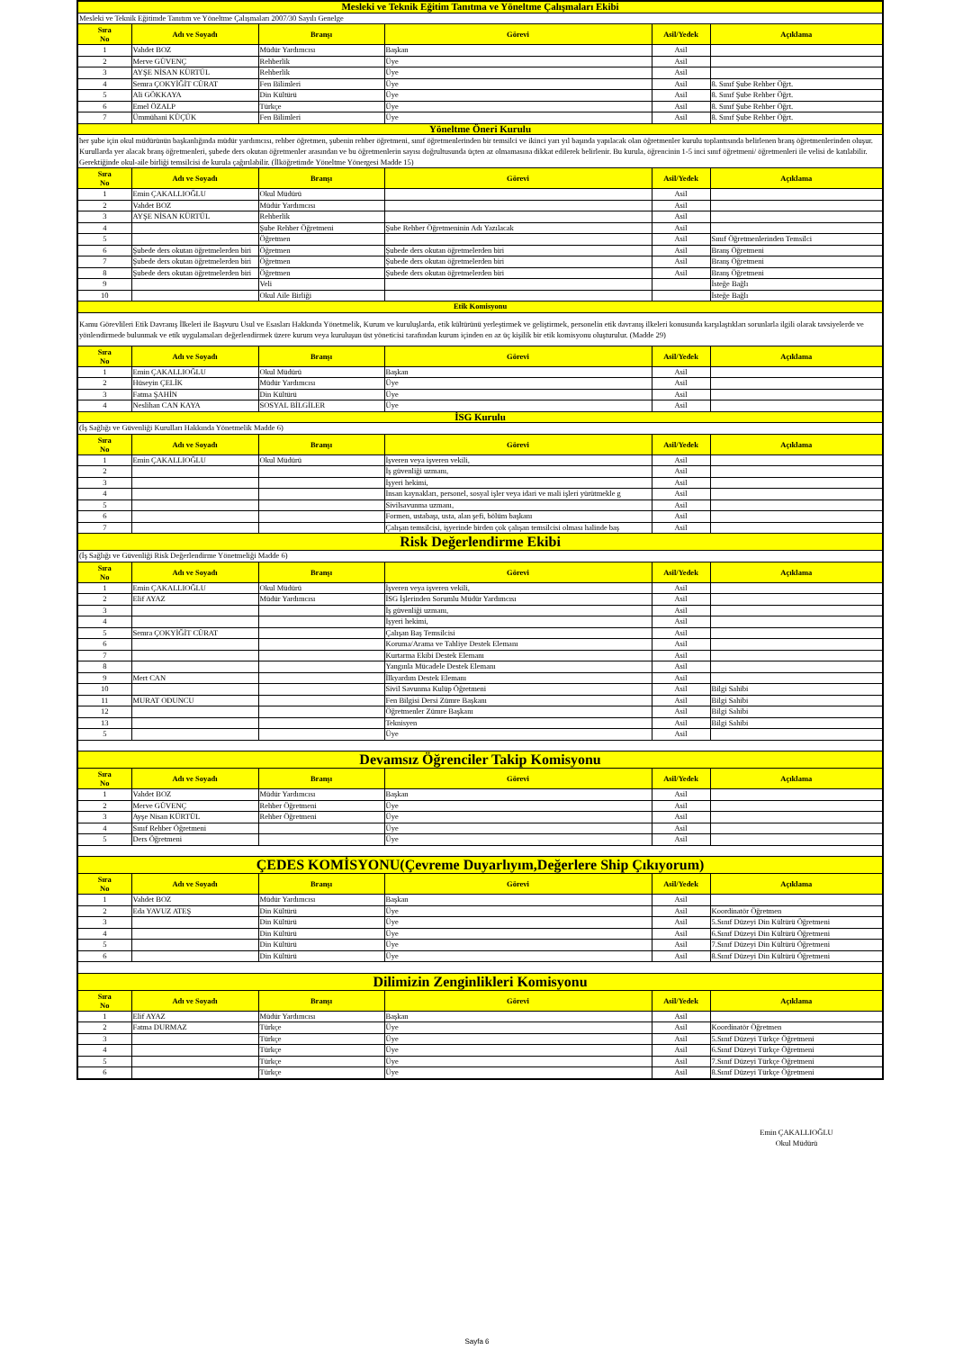| Mesleki ve Teknik Eğitim Tanıtma ve Yöneltme Çalışmaları Ekibi | | | | | |
| Mesleki ve Teknik Eğitimde Tanıtım ve Yöneltme Çalışmaları 2007/30 Sayılı Genelge | | | | | |
| Sıra No | Adı ve Soyadı | Branşı | Görevi | Asil/Yedek | Açıklama |
| 1 | Vahdet BOZ | Müdür Yardımcısı | Başkan | Asil | |
| 2 | Merve GÜVENÇ | Rehberlik | Üye | Asil | |
| 3 | AYŞE NİSAN KÜRTÜL | Rehberlik | Üye | Asil | |
| 4 | Semra ÇOKYİĞİT CÜRAT | Fen Bilimleri | Üye | Asil | 8. Sınıf Şube Rehber Öğrt. |
| 5 | Ali GÖKKAYA | Din Kültürü | Üye | Asil | 8. Sınıf Şube Rehber Öğrt. |
| 6 | Emel ÖZALP | Türkçe | Üye | Asil | 8. Sınıf Şube Rehber Öğrt. |
| 7 | Ümmühani KÜÇÜK | Fen Bilimleri | Üye | Asil | 8. Sınıf Şube Rehber Öğrt. |
| Yöneltme Öneri Kurulu | | | | | |
| her şube için okul müdürünün başkanlığında müdür yardımcısı, rehber öğretmen, şubenin rehber öğretmeni, sınıf öğretmenlerinden bir temsilci ve ikinci yarı yıl başında yapılacak olan öğretmenler kurulu toplantısında belirlenen branş öğretmenlerinden oluşur. Kurullarda yer alacak branş öğretmenleri, şubede ders okutan öğretmenler arasından ve bu öğretmenlerin sayısı doğrultusunda üçten az olmamasına dikkat edilerek belirlenir. Bu kurula, öğrencinin 1-5 inci sınıf öğretmeni/ öğretmenleri ile velisi de katılabilir. Gerektiğinde okul-aile birliği temsilcisi de kurula çağırılabilir. (İlköğretimde Yöneltme Yönergesi Madde 15) | | | | | |
| Sıra No | Adı ve Soyadı | Branşı | Görevi | Asil/Yedek | Açıklama |
| 1 | Emin ÇAKALLIOĞLU | Okul Müdürü | | Asil | |
| 2 | Vahdet BOZ | Müdür Yardımcısı | | Asil | |
| 3 | AYŞE NİSAN KÜRTÜL | Rehberlik | | Asil | |
| 4 | | Şube Rehber Öğretmeni | Şube Rehber Öğretmeninin Adı Yazılacak | Asil | |
| 5 | | Öğretmen | | Asil | Sınıf Öğretmenlerinden Temsilci |
| 6 | Şubede ders okutan öğretmelerden biri | Öğretmen | Şubede ders okutan öğretmelerden biri | Asil | Branş Öğretmeni |
| 7 | Şubede ders okutan öğretmelerden biri | Öğretmen | Şubede ders okutan öğretmelerden biri | Asil | Branş Öğretmeni |
| 8 | Şubede ders okutan öğretmelerden biri | Öğretmen | Şubede ders okutan öğretmelerden biri | Asil | Branş Öğretmeni |
| 9 | | Veli | | | İsteğe Bağlı |
| 10 | | Okul Aile Birliği | | | İsteğe Bağlı |
| Etik Komisyonu | | | | | |
| Kamu Görevlileri Etik Davranış İlkeleri ile Başvuru Usul ve Esasları Hakkında Yönetmelik, Kurum ve kuruluşlarda, etik kültürünü yerleştirmek ve geliştirmek, personelin etik davranış ilkeleri konusunda karşılaştıkları sorunlarla ilgili olarak tavsiyelerde ve yönlendirmede bulunmak ve etik uygulamaları değerlendirmek üzere kurum veya kuruluşun üst yöneticisi tarafından kurum içinden en az üç kişilik bir etik komisyonu oluşturulur. (Madde 29) | | | | | |
| Sıra No | Adı ve Soyadı | Branşı | Görevi | Asil/Yedek | Açıklama |
| 1 | Emin ÇAKALLIOĞLU | Okul Müdürü | Başkan | Asil | |
| 2 | Hüseyin ÇELİK | Müdür Yardımcısı | Üye | Asil | |
| 3 | Fatma ŞAHİN | Din Kültürü | Üye | Asil | |
| 4 | Neslihan CAN KAYA | SOSYAL BİLGİLER | Üye | Asil | |
| İSG Kurulu | | | | | |
| (İş Sağlığı ve Güvenliği Kurulları Hakkında Yönetmelik Madde 6) | | | | | |
| Sıra No | Adı ve Soyadı | Branşı | Görevi | Asil/Yedek | Açıklama |
| 1 | Emin ÇAKALLIOĞLU | Okul Müdürü | İşveren veya işveren vekili, | Asil | |
| 2 | | | İş güvenliği uzmanı, | Asil | |
| 3 | | | İşyeri hekimi, | Asil | |
| 4 | | | İnsan kaynakları, personel, sosyal işler veya idari ve mali işleri yürütmekle g | Asil | |
| 5 | | | Sivilsavunma uzmanı, | Asil | |
| 6 | | | Formen, ustabaşı, usta, alan şefi, bölüm başkanı | Asil | |
| 7 | | | Çalışan temsilcisi, işyerinde birden çok çalışan temsilcisi olması halinde baş | Asil | |
| Risk Değerlendirme Ekibi | | | | | |
| (İş Sağlığı ve Güvenliği Risk Değerlendirme Yönetmeliği Madde 6) | | | | | |
| Sıra No | Adı ve Soyadı | Branşı | Görevi | Asil/Yedek | Açıklama |
| 1 | Emin ÇAKALLIOĞLU | Okul Müdürü | İşveren veya işveren vekili, | Asil | |
| 2 | Elif AYAZ | Müdür Yardımcısı | İSG İşlerinden Sorumlu Müdür Yardımcısı | Asil | |
| 3 | | | İş güvenliği uzmanı, | Asil | |
| 4 | | | İşyeri hekimi, | Asil | |
| 5 | Semra ÇOKYİĞİT CÜRAT | | Çalışan Baş Temsilcisi | Asil | |
| 6 | | | Koruma/Arama ve Tahliye Destek Elemanı | Asil | |
| 7 | | | Kurtarma Ekibi Destek Elemanı | Asil | |
| 8 | | | Yangınla Mücadele Destek Elemanı | Asil | |
| 9 | Mert CAN | | İlkyardım Destek Elemanı | Asil | |
| 10 | | | Sivil Savunma Kulüp Öğretmeni | Asil | Bilgi Sahibi |
| 11 | MURAT ODUNCU | | Fen Bilgisi Dersi Zümre Başkanı | Asil | Bilgi Sahibi |
| 12 | | | Öğretmenler Zümre Başkanı | Asil | Bilgi Sahibi |
| 13 | | | Teknisyen | Asil | Bilgi Sahibi |
| 5 | | | Üye | Asil | |
| Devamsız Öğrenciler Takip Komisyonu | | | | | |
| Sıra No | Adı ve Soyadı | Branşı | Görevi | Asil/Yedek | Açıklama |
| 1 | Vahdet BOZ | Müdür Yardımcısı | Başkan | Asil | |
| 2 | Merve GÜVENÇ | Rehber Öğretmeni | Üye | Asil | |
| 3 | Ayşe Nisan KÜRTÜL | Rehber Öğretmeni | Üye | Asil | |
| 4 | Sınıf Rehber Öğretmeni | | Üye | Asil | |
| 5 | Ders Öğretmeni | | Üye | Asil | |
| ÇEDES KOMİSYONU(Çevreme Duyarlıyım,Değerlere Ship Çıkıyorum) | | | | | |
| Sıra No | Adı ve Soyadı | Branşı | Görevi | Asil/Yedek | Açıklama |
| 1 | Vahdet BOZ | Müdür Yardımcısı | Başkan | Asil | |
| 2 | Eda YAVUZ ATEŞ | Din Kültürü | Üye | Asil | Koordinatör Öğretmen |
| 3 | | Din Kültürü | Üye | Asil | 5.Sınıf Düzeyi Din Kültürü Öğretmeni |
| 4 | | Din Kültürü | Üye | Asil | 6.Sınıf Düzeyi Din Kültürü Öğretmeni |
| 5 | | Din Kültürü | Üye | Asil | 7.Sınıf Düzeyi Din Kültürü Öğretmeni |
| 6 | | Din Kültürü | Üye | Asil | 8.Sınıf Düzeyi Din Kültürü Öğretmeni |
| Dilimizin Zenginlikleri Komisyonu | | | | | |
| Sıra No | Adı ve Soyadı | Branşı | Görevi | Asil/Yedek | Açıklama |
| 1 | Elif AYAZ | Müdür Yardımcısı | Başkan | Asil | |
| 2 | Fatma DURMAZ | Türkçe | Üye | Asil | Koordinatör Öğretmen |
| 3 | | Türkçe | Üye | Asil | 5.Sınıf Düzeyi Türkçe Öğretmeni |
| 4 | | Türkçe | Üye | Asil | 6.Sınıf Düzeyi Türkçe Öğretmeni |
| 5 | | Türkçe | Üye | Asil | 7.Sınıf Düzeyi Türkçe Öğretmeni |
| 6 | | Türkçe | Üye | Asil | 8.Sınıf Düzeyi Türkçe Öğretmeni |
Emin ÇAKALLIOĞLU
Okul Müdürü
Sayfa 6